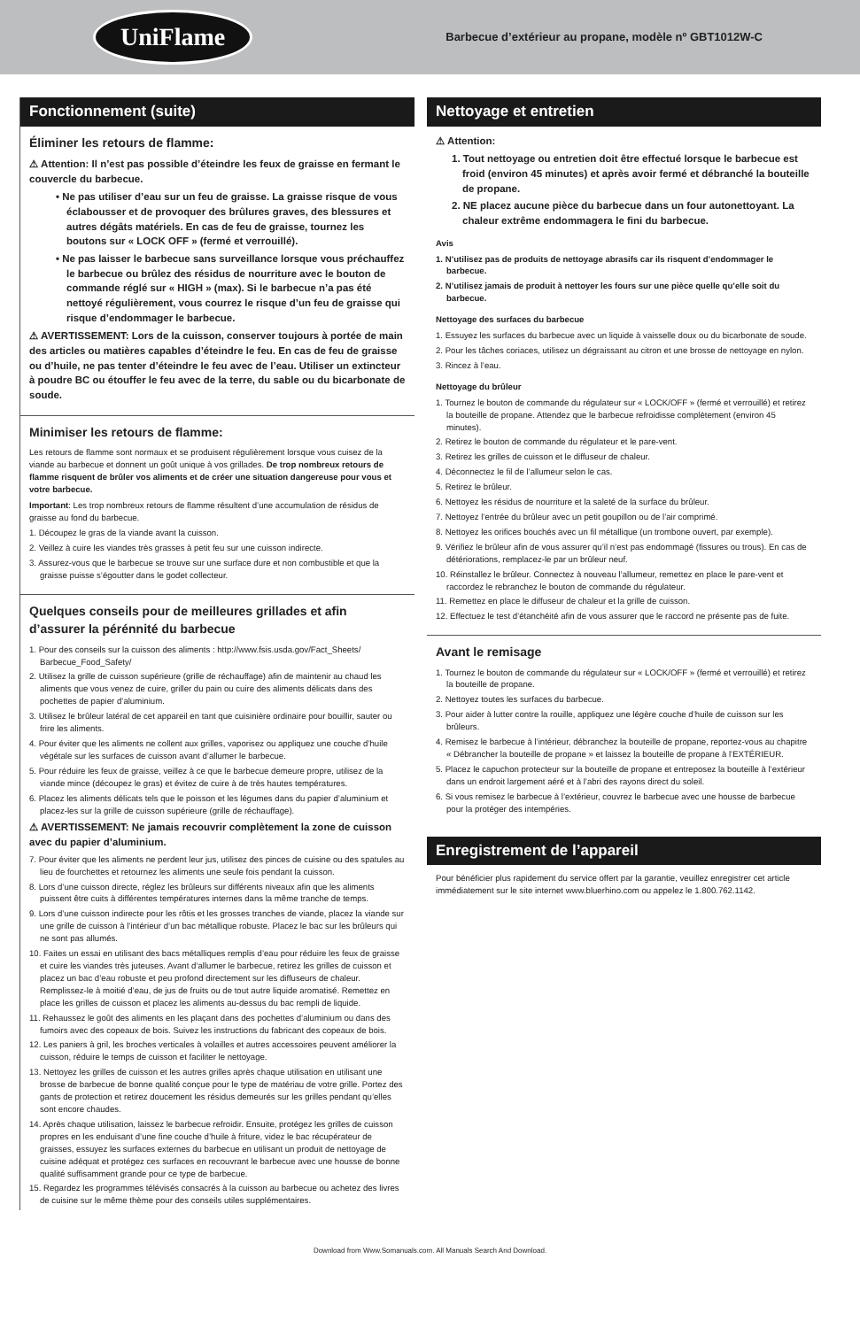UniFlame
Barbecue d’extérieur au propane, modèle nº GBT1012W-C
Fonctionnement (suite)
Éliminer les retours de flamme:
⚠ Attention: Il n’est pas possible d’éteindre les feux de graisse en fermant le couvercle du barbecue.
• Ne pas utiliser d’eau sur un feu de graisse. La graisse risque de vous éclabousser et de provoquer des brûlures graves, des blessures et autres dégâts matériels. En cas de feu de graisse, tournez les boutons sur « LOCK OFF » (fermé et verrouillé).
• Ne pas laisser le barbecue sans surveillance lorsque vous préchauffez le barbecue ou brûlez des résidus de nourriture avec le bouton de commande réglé sur « HIGH » (max). Si le barbecue n’a pas été nettoyé régulièrement, vous courrez le risque d’un feu de graisse qui risque d’endommager le barbecue.
⚠ AVERTISSEMENT: Lors de la cuisson, conserver toujours à portée de main des articles ou matières capables d’éteindre le feu. En cas de feu de graisse ou d’huile, ne pas tenter d’éteindre le feu avec de l’eau. Utiliser un extincteur à poudre BC ou étouffer le feu avec de la terre, du sable ou du bicarbonate de soude.
Minimiser les retours de flamme:
Les retours de flamme sont normaux et se produisent régulièrement lorsque vous cuisez de la viande au barbecue et donnent un goût unique à vos grillades. De trop nombreux retours de flamme risquent de brûler vos aliments et de créer une situation dangereuse pour vous et votre barbecue.
Important: Les trop nombreux retours de flamme résultent d’une accumulation de résidus de graisse au fond du barbecue.
1. Découpez le gras de la viande avant la cuisson.
2. Veillez à cuire les viandes très grasses à petit feu sur une cuisson indirecte.
3. Assurez-vous que le barbecue se trouve sur une surface dure et non combustible et que la graisse puisse s’égoutter dans le godet collecteur.
Quelques conseils pour de meilleures grillades et afin d’assurer la pérénnité du barbecue
1. Pour des conseils sur la cuisson des aliments : http://www.fsis.usda.gov/Fact_Sheets/ Barbecue_Food_Safety/
2. Utilisez la grille de cuisson supérieure (grille de réchauffage) afin de maintenir au chaud les aliments que vous venez de cuire, griller du pain ou cuire des aliments délicats dans des pochettes de papier d’aluminium.
3. Utilisez le brûleur latéral de cet appareil en tant que cuisinière ordinaire pour bouillir, sauter ou frire les aliments.
4. Pour éviter que les aliments ne collent aux grilles, vaporisez ou appliquez une couche d’huile végétale sur les surfaces de cuisson avant d’allumer le barbecue.
5. Pour réduire les feux de graisse, veillez à ce que le barbecue demeure propre, utilisez de la viande mince (découpez le gras) et évitez de cuire à de très hautes températures.
6. Placez les aliments délicats tels que le poisson et les légumes dans du papier d’aluminium et placez-les sur la grille de cuisson supérieure (grille de réchauffage).
⚠ AVERTISSEMENT: Ne jamais recouvrir complètement la zone de cuisson avec du papier d’aluminium.
7. Pour éviter que les aliments ne perdent leur jus, utilisez des pinces de cuisine ou des spatules au lieu de fourchettes et retournez les aliments une seule fois pendant la cuisson.
8. Lors d’une cuisson directe, réglez les brûleurs sur différents niveaux afin que les aliments puissent être cuits à différentes températures internes dans la même tranche de temps.
9. Lors d’une cuisson indirecte pour les rôtis et les grosses tranches de viande, placez la viande sur une grille de cuisson à l’intérieur d’un bac métallique robuste. Placez le bac sur les brûleurs qui ne sont pas allumés.
10. Faites un essai en utilisant des bacs métalliques remplis d’eau pour réduire les feux de graisse et cuire les viandes très juteuses. Avant d’allumer le barbecue, retirez les grilles de cuisson et placez un bac d’eau robuste et peu profond directement sur les diffuseurs de chaleur. Remplissez-le à moitié d’eau, de jus de fruits ou de tout autre liquide aromatisé. Remettez en place les grilles de cuisson et placez les aliments au-dessus du bac rempli de liquide.
11. Rehaussez le goût des aliments en les plaçant dans des pochettes d’aluminium ou dans des fumoirs avec des copeaux de bois. Suivez les instructions du fabricant des copeaux de bois.
12. Les paniers à gril, les broches verticales à volailles et autres accessoires peuvent améliorer la cuisson, réduire le temps de cuisson et faciliter le nettoyage.
13. Nettoyez les grilles de cuisson et les autres grilles après chaque utilisation en utilisant une brosse de barbecue de bonne qualité conçue pour le type de matériau de votre grille. Portez des gants de protection et retirez doucement les résidus demeurés sur les grilles pendant qu’elles sont encore chaudes.
14. Après chaque utilisation, laissez le barbecue refroidir. Ensuite, protégez les grilles de cuisson propres en les enduisant d’une fine couche d’huile à friture, videz le bac récupérateur de graisses, essuyez les surfaces externes du barbecue en utilisant un produit de nettoyage de cuisine adéquat et protégez ces surfaces en recouvrant le barbecue avec une housse de bonne qualité suffisamment grande pour ce type de barbecue.
15. Regardez les programmes télévisés consacrés à la cuisson au barbecue ou achetez des livres de cuisine sur le même thème pour des conseils utiles supplémentaires.
Nettoyage et entretien
⚠ Attention:
1. Tout nettoyage ou entretien doit être effectué lorsque le barbecue est froid (environ 45 minutes) et après avoir fermé et débranché la bouteille de propane.
2. NE placez aucune pièce du barbecue dans un four autonettoyant. La chaleur extrême endommagera le fini du barbecue.
Avis
1. N’utilisez pas de produits de nettoyage abrasifs car ils risquent d’endommager le barbecue.
2. N’utilisez jamais de produit à nettoyer les fours sur une pièce quelle qu’elle soit du barbecue.
Nettoyage des surfaces du barbecue
1. Essuyez les surfaces du barbecue avec un liquide à vaisselle doux ou du bicarbonate de soude.
2. Pour les tâches coriaces, utilisez un dégraissant au citron et une brosse de nettoyage en nylon.
3. Rincez à l’eau.
Nettoyage du brûleur
1. Tournez le bouton de commande du régulateur sur « LOCK/OFF » (fermé et verrouillé) et retirez la bouteille de propane. Attendez que le barbecue refroidisse complètement (environ 45 minutes).
2. Retirez le bouton de commande du régulateur et le pare-vent.
3. Retirez les grilles de cuisson et le diffuseur de chaleur.
4. Déconnectez le fil de l’allumeur selon le cas.
5. Retirez le brûleur.
6. Nettoyez les résidus de nourriture et la saleté de la surface du brûleur.
7. Nettoyez l’entrée du brûleur avec un petit goupillon ou de l’air comprimé.
8. Nettoyez les orifices bouchés avec un fil métallique (un trombone ouvert, par exemple).
9. Vérifiez le brûleur afin de vous assurer qu’il n’est pas endommagé (fissures ou trous). En cas de détériorations, remplacez-le par un brûleur neuf.
10. Réinstallez le brûleur. Connectez à nouveau l’allumeur, remettez en place le pare-vent et raccordez le rebranchez le bouton de commande du régulateur.
11. Remettez en place le diffuseur de chaleur et la grille de cuisson.
12. Effectuez le test d’étanchéité afin de vous assurer que le raccord ne présente pas de fuite.
Avant le remisage
1. Tournez le bouton de commande du régulateur sur « LOCK/OFF » (fermé et verrouillé) et retirez la bouteille de propane.
2. Nettoyez toutes les surfaces du barbecue.
3. Pour aider à lutter contre la rouille, appliquez une légère couche d’huile de cuisson sur les brûleurs.
4. Remisez le barbecue à l’intérieur, débranchez la bouteille de propane, reportez-vous au chapitre « Débrancher la bouteille de propane » et laissez la bouteille de propane à l’EXTÉRIEUR.
5. Placez le capuchon protecteur sur la bouteille de propane et entreposez la bouteille à l’extérieur dans un endroit largement aéré et à l’abri des rayons direct du soleil.
6. Si vous remisez le barbecue à l’extérieur, couvrez le barbecue avec une housse de barbecue pour la protéger des intempéries.
Enregistrement de l’appareil
Pour bénéficier plus rapidement du service offert par la garantie, veuillez enregistrer cet article immédiatement sur le site internet www.bluerhino.com ou appelez le 1.800.762.1142.
Download from Www.Somanuals.com. All Manuals Search And Download.